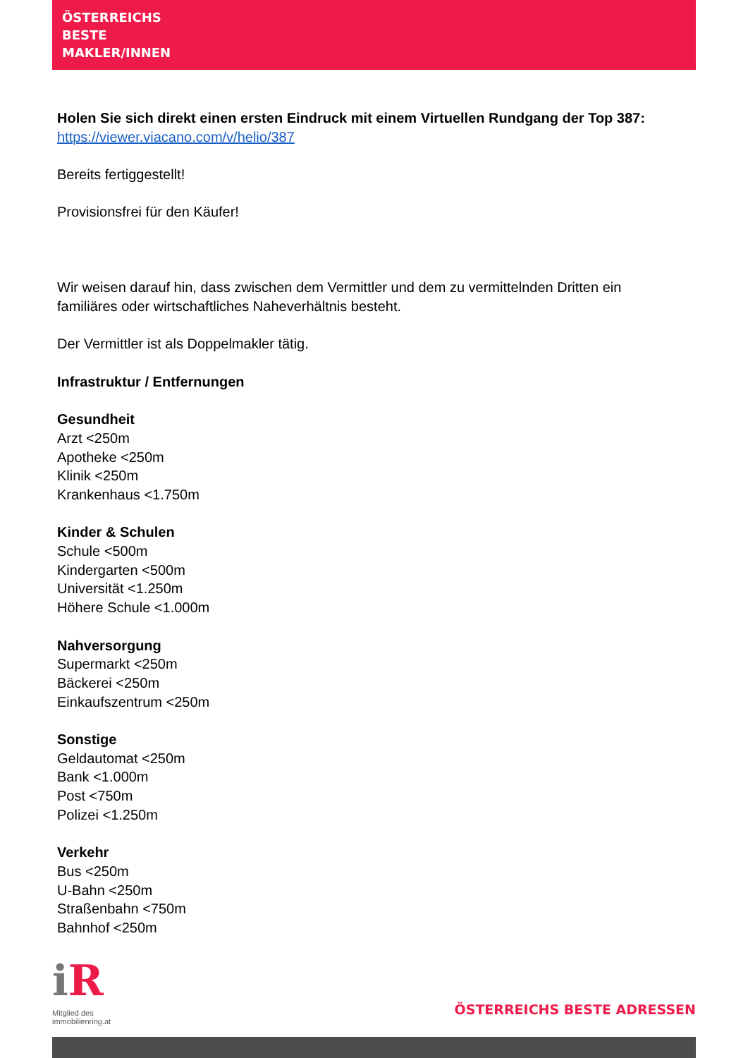ÖSTERREICHS
BESTE
MAKLER/INNEN
Holen Sie sich direkt einen ersten Eindruck mit einem Virtuellen Rundgang der Top 387: https://viewer.viacano.com/v/helio/387
Bereits fertiggestellt!
Provisionsfrei für den Käufer!
Wir weisen darauf hin, dass zwischen dem Vermittler und dem zu vermittelnden Dritten ein familiäres oder wirtschaftliches Naheverhältnis besteht.
Der Vermittler ist als Doppelmakler tätig.
Infrastruktur / Entfernungen
Gesundheit
Arzt <250m
Apotheke <250m
Klinik <250m
Krankenhaus <1.750m
Kinder & Schulen
Schule <500m
Kindergarten <500m
Universität <1.250m
Höhere Schule <1.000m
Nahversorgung
Supermarkt <250m
Bäckerei <250m
Einkaufszentrum <250m
Sonstige
Geldautomat <250m
Bank <1.000m
Post <750m
Polizei <1.250m
Verkehr
Bus <250m
U-Bahn <250m
Straßenbahn <750m
Bahnhof <250m
i R
Mitglied des
immobilienring.at
ÖSTERREICHS BESTE ADRESSEN